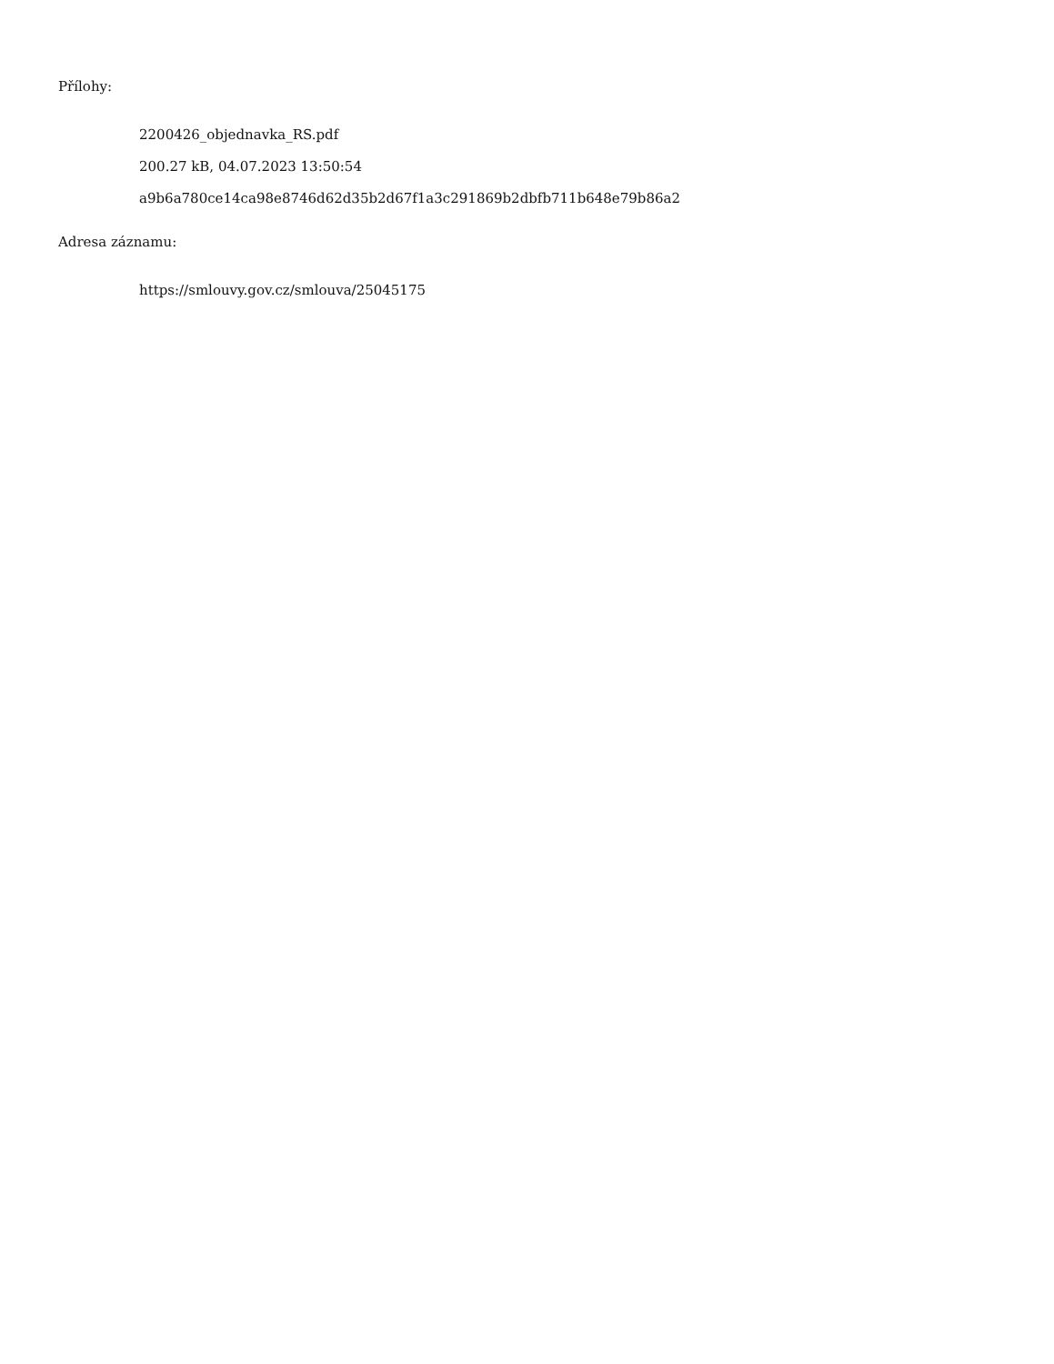Přílohy:
2200426_objednavka_RS.pdf
200.27 kB, 04.07.2023 13:50:54
a9b6a780ce14ca98e8746d62d35b2d67f1a3c291869b2dbfb711b648e79b86a2
Adresa záznamu:
https://smlouvy.gov.cz/smlouva/25045175